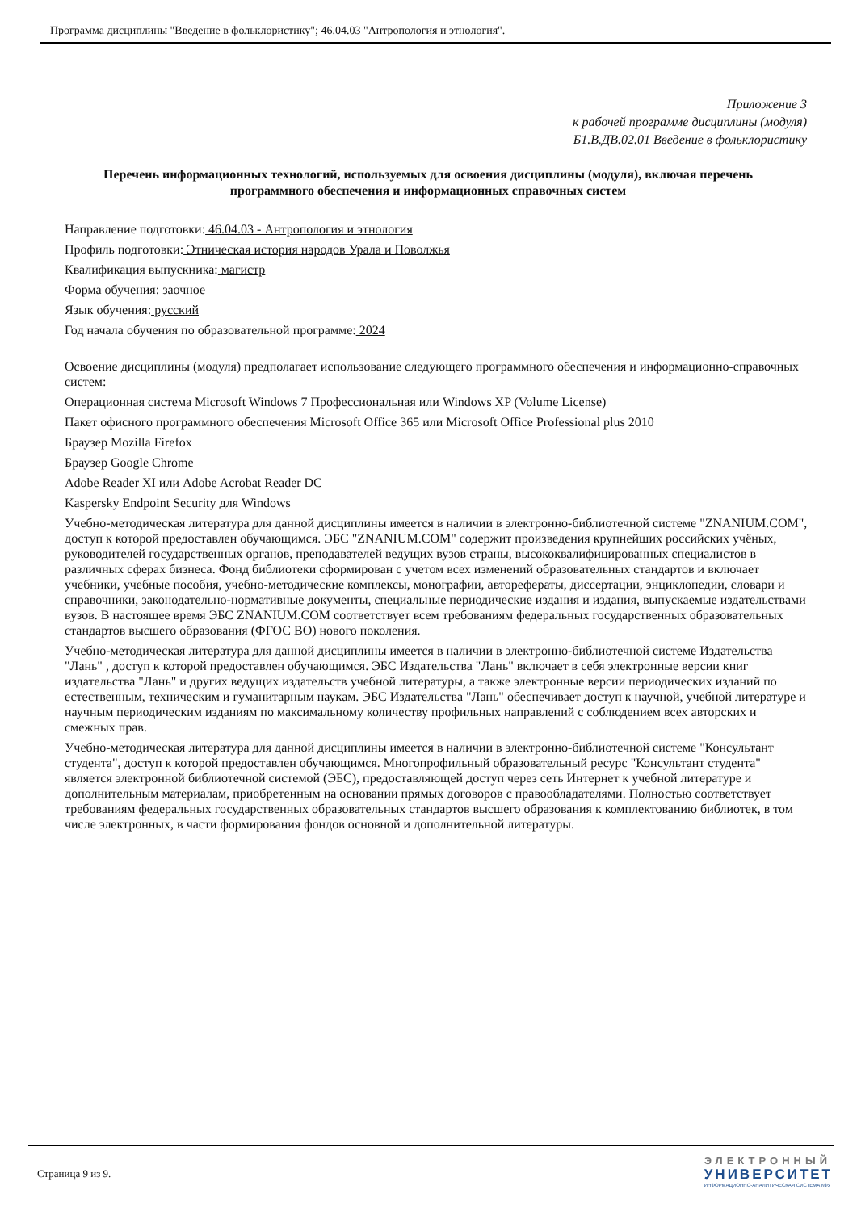Программа дисциплины "Введение в фольклористику"; 46.04.03 "Антропология и этнология".
Приложение 3
к рабочей программе дисциплины (модуля)
Б1.В.ДВ.02.01 Введение в фольклористику
Перечень информационных технологий, используемых для освоения дисциплины (модуля), включая перечень программного обеспечения и информационных справочных систем
Направление подготовки: 46.04.03 - Антропология и этнология
Профиль подготовки: Этническая история народов Урала и Поволжья
Квалификация выпускника: магистр
Форма обучения: заочное
Язык обучения: русский
Год начала обучения по образовательной программе: 2024
Освоение дисциплины (модуля) предполагает использование следующего программного обеспечения и информационно-справочных систем:
Операционная система Microsoft Windows 7 Профессиональная или Windows XP (Volume License)
Пакет офисного программного обеспечения Microsoft Office 365 или Microsoft Office Professional plus 2010
Браузер Mozilla Firefox
Браузер Google Chrome
Adobe Reader XI или Adobe Acrobat Reader DC
Kaspersky Endpoint Security для Windows
Учебно-методическая литература для данной дисциплины имеется в наличии в электронно-библиотечной системе "ZNANIUM.COM", доступ к которой предоставлен обучающимся. ЭБС "ZNANIUM.COM" содержит произведения крупнейших российских учёных, руководителей государственных органов, преподавателей ведущих вузов страны, высококвалифицированных специалистов в различных сферах бизнеса. Фонд библиотеки сформирован с учетом всех изменений образовательных стандартов и включает учебники, учебные пособия, учебно-методические комплексы, монографии, авторефераты, диссертации, энциклопедии, словари и справочники, законодательно-нормативные документы, специальные периодические издания и издания, выпускаемые издательствами вузов. В настоящее время ЭБС ZNANIUM.COM соответствует всем требованиям федеральных государственных образовательных стандартов высшего образования (ФГОС ВО) нового поколения.
Учебно-методическая литература для данной дисциплины имеется в наличии в электронно-библиотечной системе Издательства "Лань" , доступ к которой предоставлен обучающимся. ЭБС Издательства "Лань" включает в себя электронные версии книг издательства "Лань" и других ведущих издательств учебной литературы, а также электронные версии периодических изданий по естественным, техническим и гуманитарным наукам. ЭБС Издательства "Лань" обеспечивает доступ к научной, учебной литературе и научным периодическим изданиям по максимальному количеству профильных направлений с соблюдением всех авторских и смежных прав.
Учебно-методическая литература для данной дисциплины имеется в наличии в электронно-библиотечной системе "Консультант студента", доступ к которой предоставлен обучающимся. Многопрофильный образовательный ресурс "Консультант студента" является электронной библиотечной системой (ЭБС), предоставляющей доступ через сеть Интернет к учебной литературе и дополнительным материалам, приобретенным на основании прямых договоров с правообладателями. Полностью соответствует требованиям федеральных государственных образовательных стандартов высшего образования к комплектованию библиотек, в том числе электронных, в части формирования фондов основной и дополнительной литературы.
Страница 9 из 9.
ЭЛЕКТРОННЫЙ
УНИВЕРСИТЕТ
ИНФОРМАЦИОННО-АНАЛИТИЧЕСКАЯ СИСТЕМА КФУ